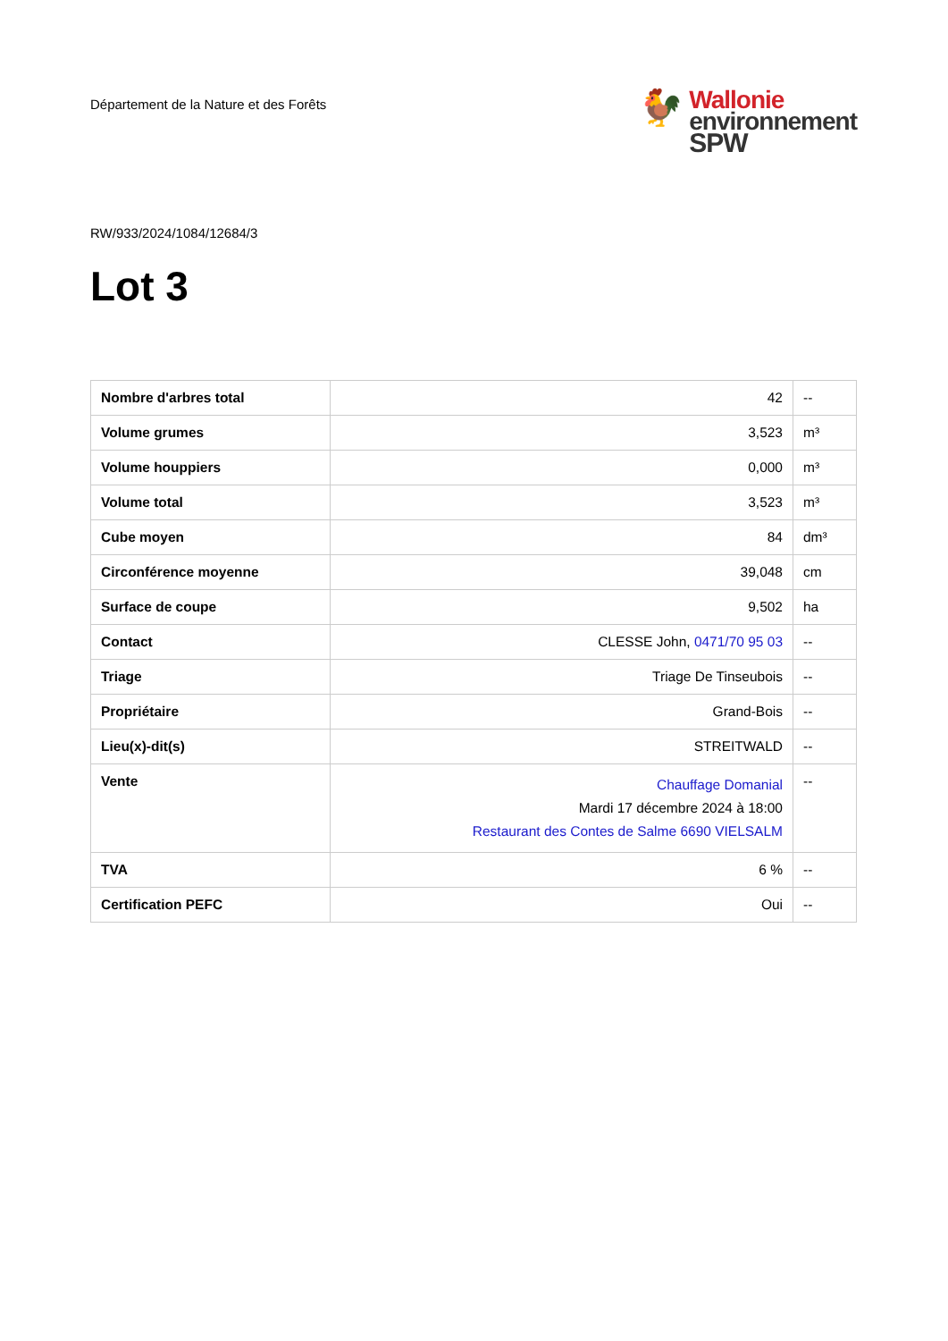Département de la Nature et des Forêts
🐓
Wallonie
environnement
SPW
RW/933/2024/1084/12684/3
Lot 3
| Nombre d'arbres total | 42 | -- |
| Volume grumes | 3,523 | m³ |
| Volume houppiers | 0,000 | m³ |
| Volume total | 3,523 | m³ |
| Cube moyen | 84 | dm³ |
| Circonférence moyenne | 39,048 | cm |
| Surface de coupe | 9,502 | ha |
| Contact | CLESSE John, 0471/70 95 03 | -- |
| Triage | Triage De Tinseubois | -- |
| Propriétaire | Grand-Bois | -- |
| Lieu(x)-dit(s) | STREITWALD | -- |
| Vente | Chauffage Domanial Mardi 17 décembre 2024 à 18:00 Restaurant des Contes de Salme 6690 VIELSALM | -- |
| TVA | 6 % | -- |
| Certification PEFC | Oui | -- |